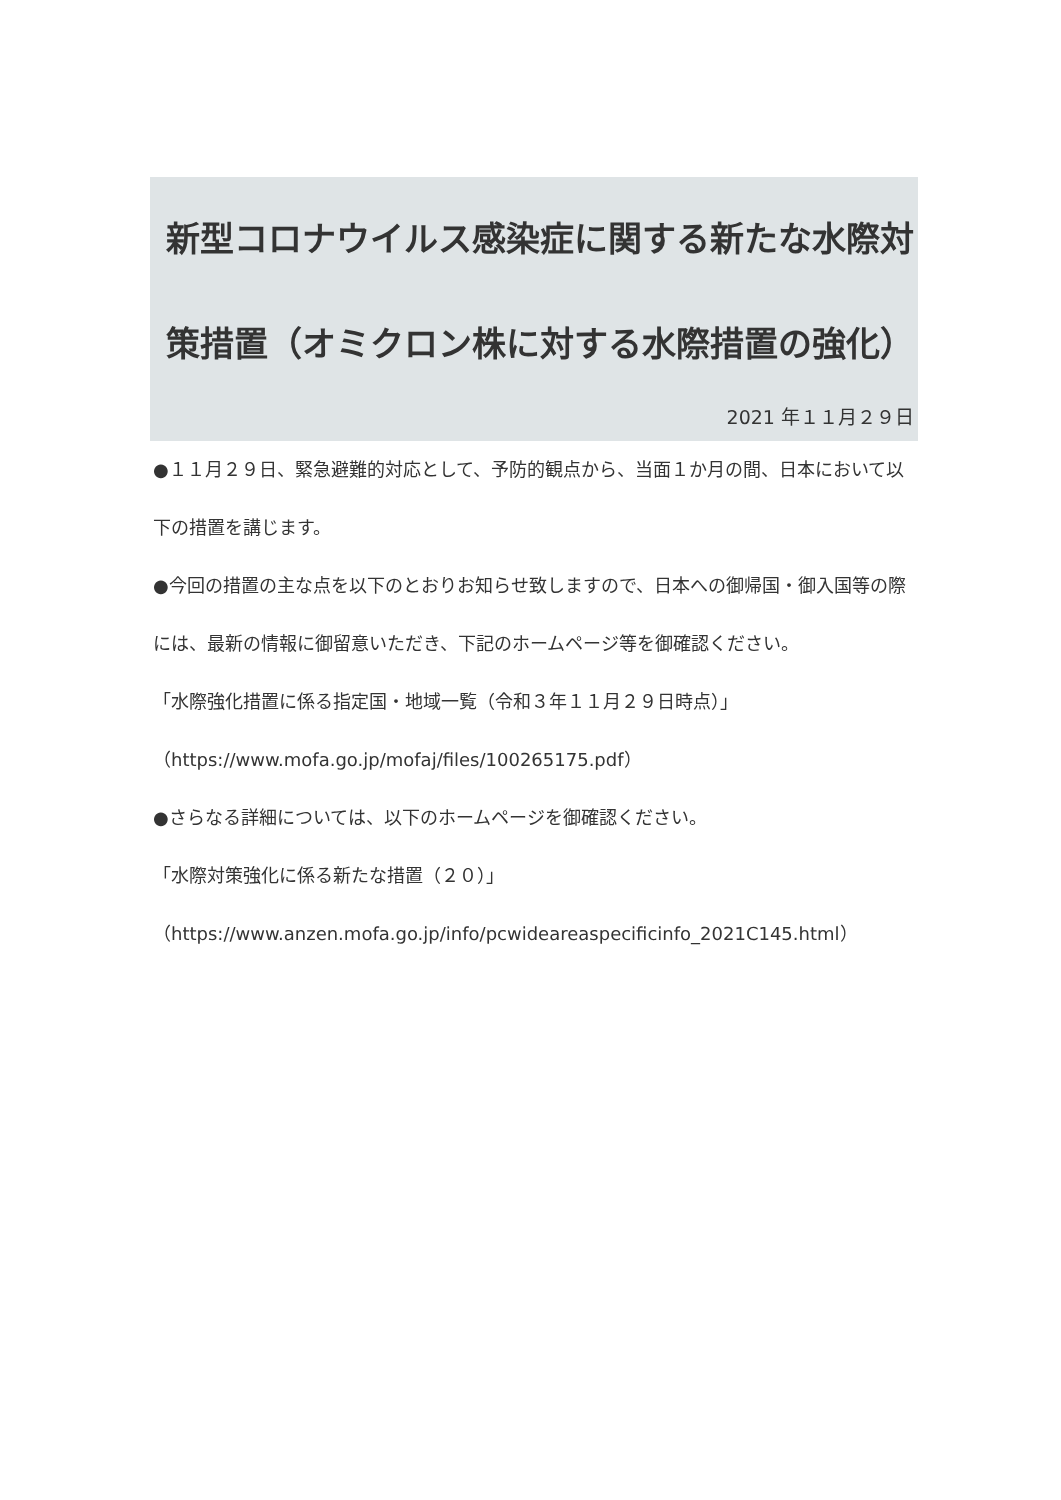新型コロナウイルス感染症に関する新たな水際対策措置（オミクロン株に対する水際措置の強化）
2021 年１１月２９日
●１１月２９日、緊急避難的対応として、予防的観点から、当面１か月の間、日本において以下の措置を講じます。
●今回の措置の主な点を以下のとおりお知らせ致しますので、日本への御帰国・御入国等の際には、最新の情報に御留意いただき、下記のホームページ等を御確認ください。
「水際強化措置に係る指定国・地域一覧（令和３年１１月２９日時点）」
（https://www.mofa.go.jp/mofaj/files/100265175.pdf）
●さらなる詳細については、以下のホームページを御確認ください。
「水際対策強化に係る新たな措置（２０）」
（https://www.anzen.mofa.go.jp/info/pcwideareaspecificinfo_2021C145.html）